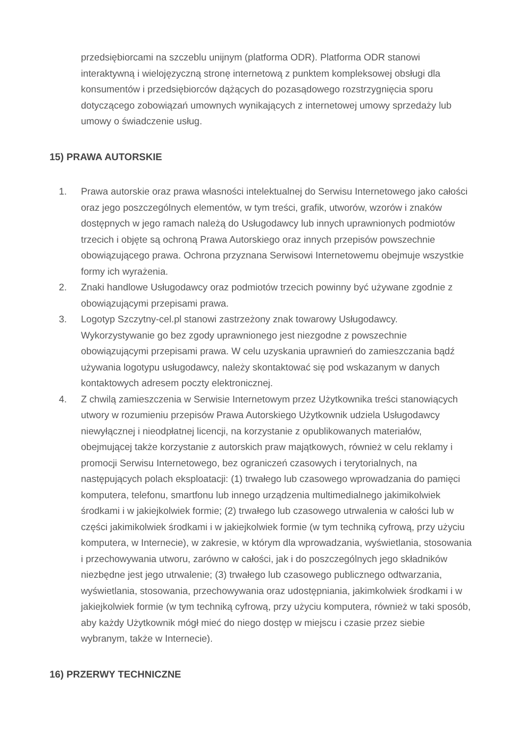przedsiębiorcami na szczeblu unijnym (platforma ODR). Platforma ODR stanowi interaktywną i wielojęzyczną stronę internetową z punktem kompleksowej obsługi dla konsumentów i przedsiębiorców dążących do pozasądowego rozstrzygnięcia sporu dotyczącego zobowiązań umownych wynikających z internetowej umowy sprzedaży lub umowy o świadczenie usług.
15) PRAWA AUTORSKIE
1. Prawa autorskie oraz prawa własności intelektualnej do Serwisu Internetowego jako całości oraz jego poszczególnych elementów, w tym treści, grafik, utworów, wzorów i znaków dostępnych w jego ramach należą do Usługodawcy lub innych uprawnionych podmiotów trzecich i objęte są ochroną Prawa Autorskiego oraz innych przepisów powszechnie obowiązującego prawa. Ochrona przyznana Serwisowi Internetowemu obejmuje wszystkie formy ich wyrażenia.
2. Znaki handlowe Usługodawcy oraz podmiotów trzecich powinny być używane zgodnie z obowiązującymi przepisami prawa.
3. Logotyp Szczytny-cel.pl stanowi zastrzeżony znak towarowy Usługodawcy. Wykorzystywanie go bez zgody uprawnionego jest niezgodne z powszechnie obowiązującymi przepisami prawa. W celu uzyskania uprawnień do zamieszczania bądź używania logotypu usługodawcy, należy skontaktować się pod wskazanym w danych kontaktowych adresem poczty elektronicznej.
4. Z chwilą zamieszczenia w Serwisie Internetowym przez Użytkownika treści stanowiących utwory w rozumieniu przepisów Prawa Autorskiego Użytkownik udziela Usługodawcy niewyłącznej i nieodpłatnej licencji, na korzystanie z opublikowanych materiałów, obejmującej także korzystanie z autorskich praw majątkowych, również w celu reklamy i promocji Serwisu Internetowego, bez ograniczeń czasowych i terytorialnych, na następujących polach eksploatacji: (1) trwałego lub czasowego wprowadzania do pamięci komputera, telefonu, smartfonu lub innego urządzenia multimedialnego jakimikolwiek środkami i w jakiejkolwiek formie; (2) trwałego lub czasowego utrwalenia w całości lub w części jakimikolwiek środkami i w jakiejkolwiek formie (w tym techniką cyfrową, przy użyciu komputera, w Internecie), w zakresie, w którym dla wprowadzania, wyświetlania, stosowania i przechowywania utworu, zarówno w całości, jak i do poszczególnych jego składników niezbędne jest jego utrwalenie; (3) trwałego lub czasowego publicznego odtwarzania, wyświetlania, stosowania, przechowywania oraz udostępniania, jakimkolwiek środkami i w jakiejkolwiek formie (w tym techniką cyfrową, przy użyciu komputera, również w taki sposób, aby każdy Użytkownik mógł mieć do niego dostęp w miejscu i czasie przez siebie wybranym, także w Internecie).
16) PRZERWY TECHNICZNE